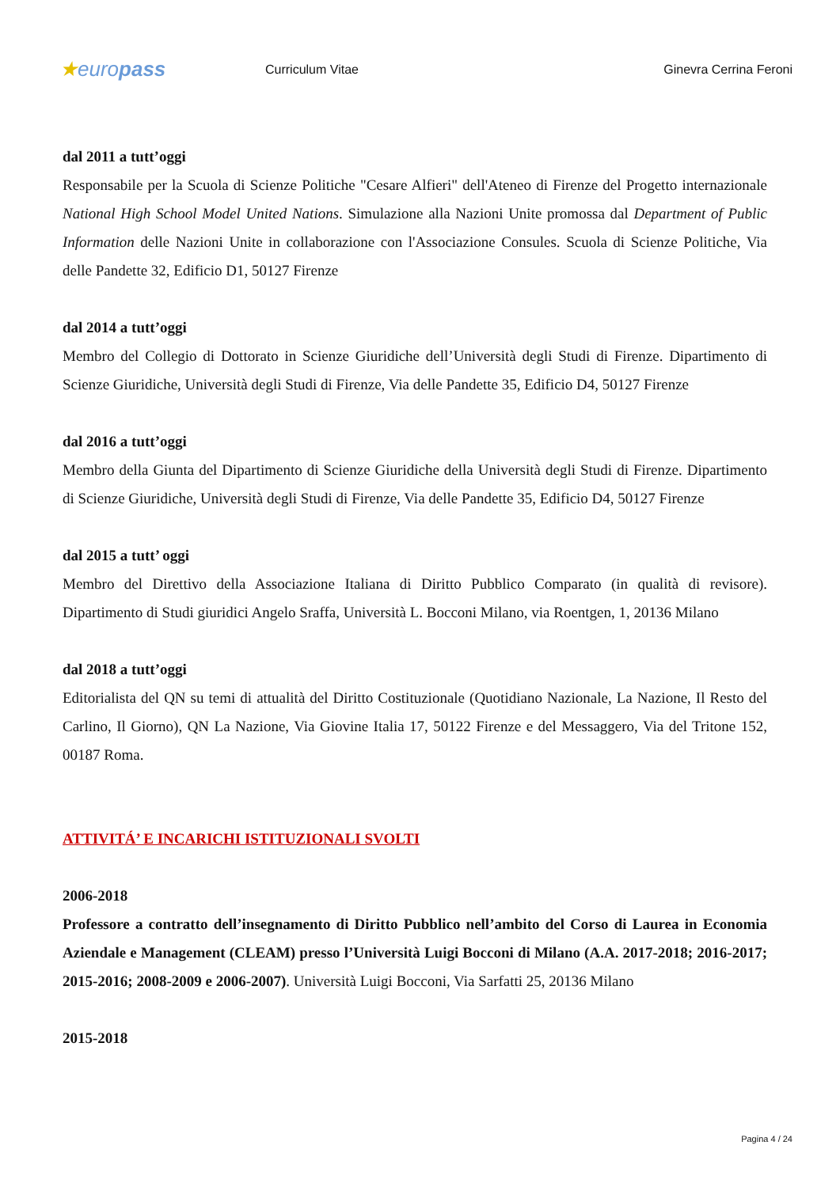★europass
Curriculum Vitae Ginevra Cerrina Feroni
dal 2011 a tutt’oggi
Responsabile per la Scuola di Scienze Politiche "Cesare Alfieri" dell'Ateneo di Firenze del Progetto internazionale National High School Model United Nations. Simulazione alla Nazioni Unite promossa dal Department of Public Information delle Nazioni Unite in collaborazione con l'Associazione Consules. Scuola di Scienze Politiche, Via delle Pandette 32, Edificio D1, 50127 Firenze
dal 2014 a tutt’oggi
Membro del Collegio di Dottorato in Scienze Giuridiche dell’Università degli Studi di Firenze. Dipartimento di Scienze Giuridiche, Università degli Studi di Firenze, Via delle Pandette 35, Edificio D4, 50127 Firenze
dal 2016 a tutt’oggi
Membro della Giunta del Dipartimento di Scienze Giuridiche della Università degli Studi di Firenze. Dipartimento di Scienze Giuridiche, Università degli Studi di Firenze, Via delle Pandette 35, Edificio D4, 50127 Firenze
dal 2015 a tutt’ oggi
Membro del Direttivo della Associazione Italiana di Diritto Pubblico Comparato (in qualità di revisore). Dipartimento di Studi giuridici Angelo Sraffa, Università L. Bocconi Milano, via Roentgen, 1, 20136 Milano
dal 2018 a tutt’oggi
Editorialista del QN su temi di attualità del Diritto Costituzionale (Quotidiano Nazionale, La Nazione, Il Resto del Carlino, Il Giorno), QN La Nazione, Via Giovine Italia 17, 50122 Firenze e del Messaggero, Via del Tritone 152, 00187 Roma.
ATTIVITÁ’ E INCARICHI ISTITUZIONALI SVOLTI
2006-2018
Professore a contratto dell’insegnamento di Diritto Pubblico nell’ambito del Corso di Laurea in Economia Aziendale e Management (CLEAM) presso l’Università Luigi Bocconi di Milano (A.A. 2017-2018; 2016-2017; 2015-2016; 2008-2009 e 2006-2007). Università Luigi Bocconi, Via Sarfatti 25, 20136 Milano
2015-2018
Pagina 4 / 24